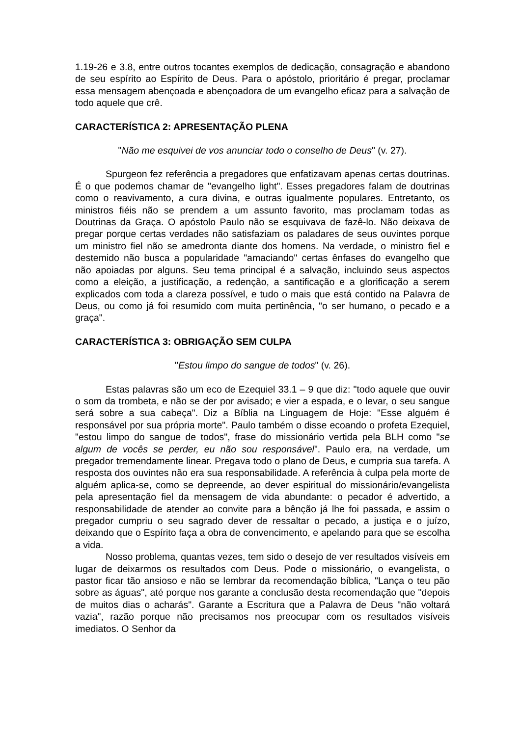1.19-26 e 3.8, entre outros tocantes exemplos de dedicação, consagração e abandono de seu espírito ao Espírito de Deus. Para o apóstolo, prioritário é pregar, proclamar essa mensagem abençoada e abençoadora de um evangelho eficaz para a salvação de todo aquele que crê.
CARACTERÍSTICA 2: APRESENTAÇÃO PLENA
"Não me esquivei de vos anunciar todo o conselho de Deus" (v. 27).
Spurgeon fez referência a pregadores que enfatizavam apenas certas doutrinas. É o que podemos chamar de "evangelho light". Esses pregadores falam de doutrinas como o reavivamento, a cura divina, e outras igualmente populares. Entretanto, os ministros fiéis não se prendem a um assunto favorito, mas proclamam todas as Doutrinas da Graça. O apóstolo Paulo não se esquivava de fazê-lo. Não deixava de pregar porque certas verdades não satisfaziam os paladares de seus ouvintes porque um ministro fiel não se amedronta diante dos homens. Na verdade, o ministro fiel e destemido não busca a popularidade "amaciando" certas ênfases do evangelho que não apoiadas por alguns. Seu tema principal é a salvação, incluindo seus aspectos como a eleição, a justificação, a redenção, a santificação e a glorificação a serem explicados com toda a clareza possível, e tudo o mais que está contido na Palavra de Deus, ou como já foi resumido com muita pertinência, "o ser humano, o pecado e a graça".
CARACTERÍSTICA 3: OBRIGAÇÃO SEM CULPA
"Estou limpo do sangue de todos" (v. 26).
Estas palavras são um eco de Ezequiel 33.1 – 9 que diz: "todo aquele que ouvir o som da trombeta, e não se der por avisado; e vier a espada, e o levar, o seu sangue será sobre a sua cabeça". Diz a Bíblia na Linguagem de Hoje: "Esse alguém é responsável por sua própria morte". Paulo também o disse ecoando o profeta Ezequiel, "estou limpo do sangue de todos", frase do missionário vertida pela BLH como "se algum de vocês se perder, eu não sou responsável". Paulo era, na verdade, um pregador tremendamente linear. Pregava todo o plano de Deus, e cumpria sua tarefa. A resposta dos ouvintes não era sua responsabilidade. A referência à culpa pela morte de alguém aplica-se, como se depreende, ao dever espiritual do missionário/evangelista pela apresentação fiel da mensagem de vida abundante: o pecador é advertido, a responsabilidade de atender ao convite para a bênção já lhe foi passada, e assim o pregador cumpriu o seu sagrado dever de ressaltar o pecado, a justiça e o juízo, deixando que o Espírito faça a obra de convencimento, e apelando para que se escolha a vida.
Nosso problema, quantas vezes, tem sido o desejo de ver resultados visíveis em lugar de deixarmos os resultados com Deus. Pode o missionário, o evangelista, o pastor ficar tão ansioso e não se lembrar da recomendação bíblica, "Lança o teu pão sobre as águas", até porque nos garante a conclusão desta recomendação que "depois de muitos dias o acharás". Garante a Escritura que a Palavra de Deus "não voltará vazia", razão porque não precisamos nos preocupar com os resultados visíveis imediatos. O Senhor da